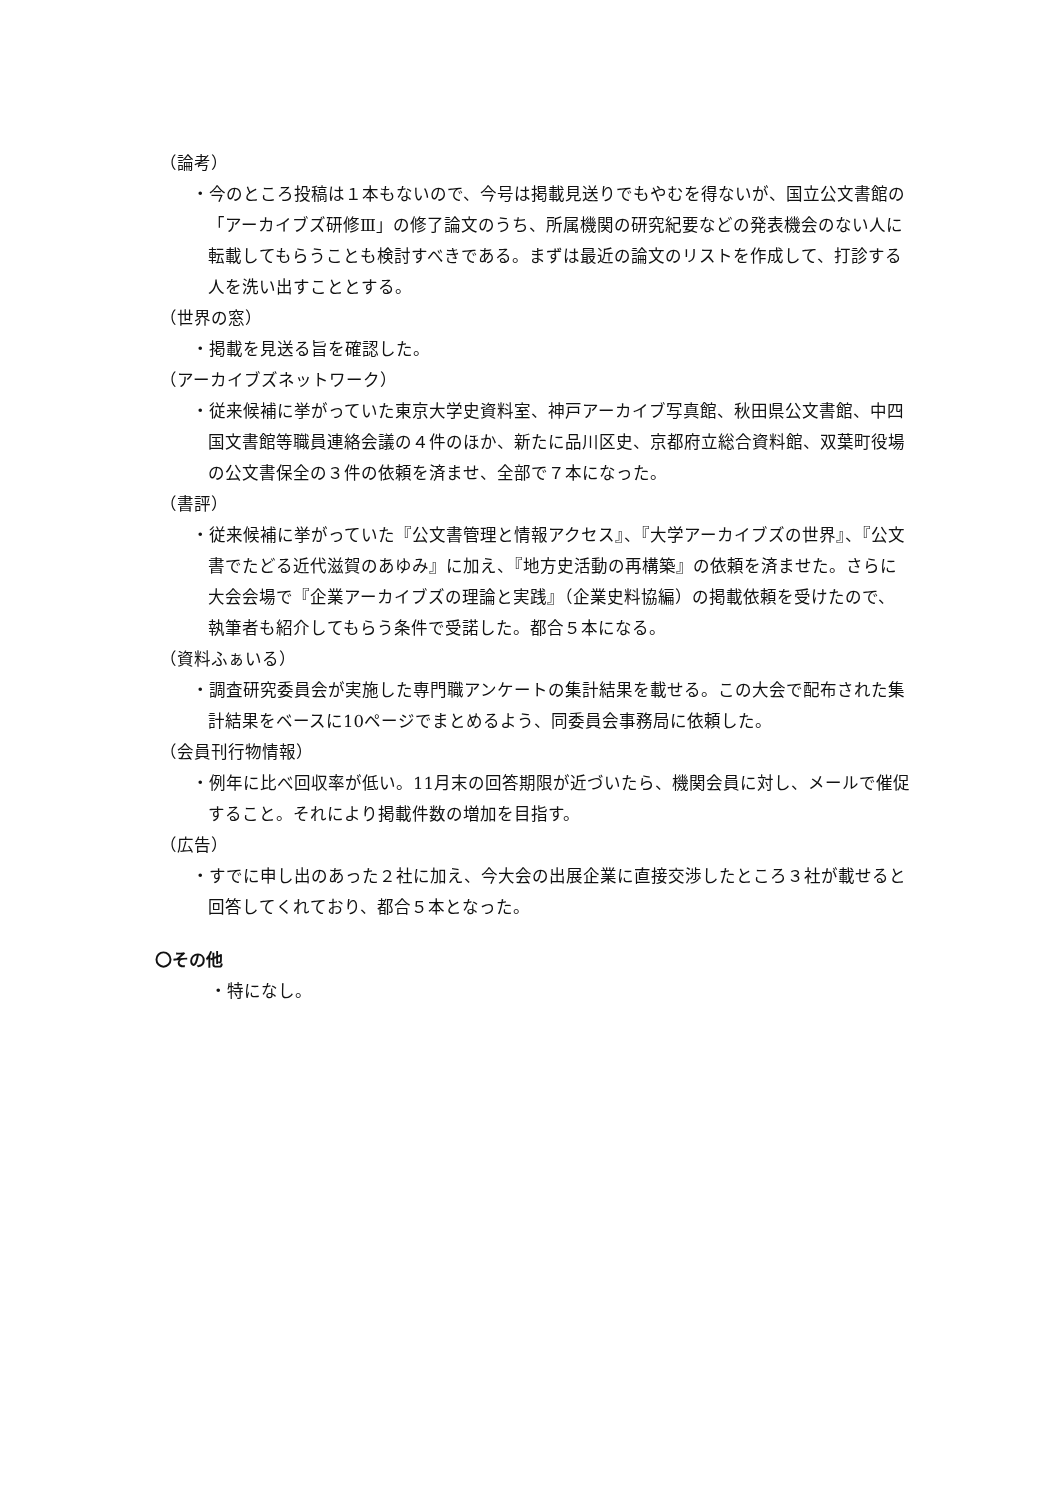（論考）
・今のところ投稿は１本もないので、今号は掲載見送りでもやむを得ないが、国立公文書館の「アーカイブズ研修Ⅲ」の修了論文のうち、所属機関の研究紀要などの発表機会のない人に転載してもらうことも検討すべきである。まずは最近の論文のリストを作成して、打診する人を洗い出すこととする。
（世界の窓）
・掲載を見送る旨を確認した。
（アーカイブズネットワーク）
・従来候補に挙がっていた東京大学史資料室、神戸アーカイブ写真館、秋田県公文書館、中四国文書館等職員連絡会議の４件のほか、新たに品川区史、京都府立総合資料館、双葉町役場の公文書保全の３件の依頼を済ませ、全部で７本になった。
（書評）
・従来候補に挙がっていた『公文書管理と情報アクセス』、『大学アーカイブズの世界』、『公文書でたどる近代滋賀のあゆみ』に加え、『地方史活動の再構築』の依頼を済ませた。さらに大会会場で『企業アーカイブズの理論と実践』（企業史料協編）の掲載依頼を受けたので、執筆者も紹介してもらう条件で受諾した。都合５本になる。
（資料ふぁいる）
・調査研究委員会が実施した専門職アンケートの集計結果を載せる。この大会で配布された集計結果をベースに10ページでまとめるよう、同委員会事務局に依頼した。
（会員刊行物情報）
・例年に比べ回収率が低い。11月末の回答期限が近づいたら、機関会員に対し、メールで催促すること。それにより掲載件数の増加を目指す。
（広告）
・すでに申し出のあった２社に加え、今大会の出展企業に直接交渉したところ３社が載せると回答してくれており、都合５本となった。
〇その他
・特になし。